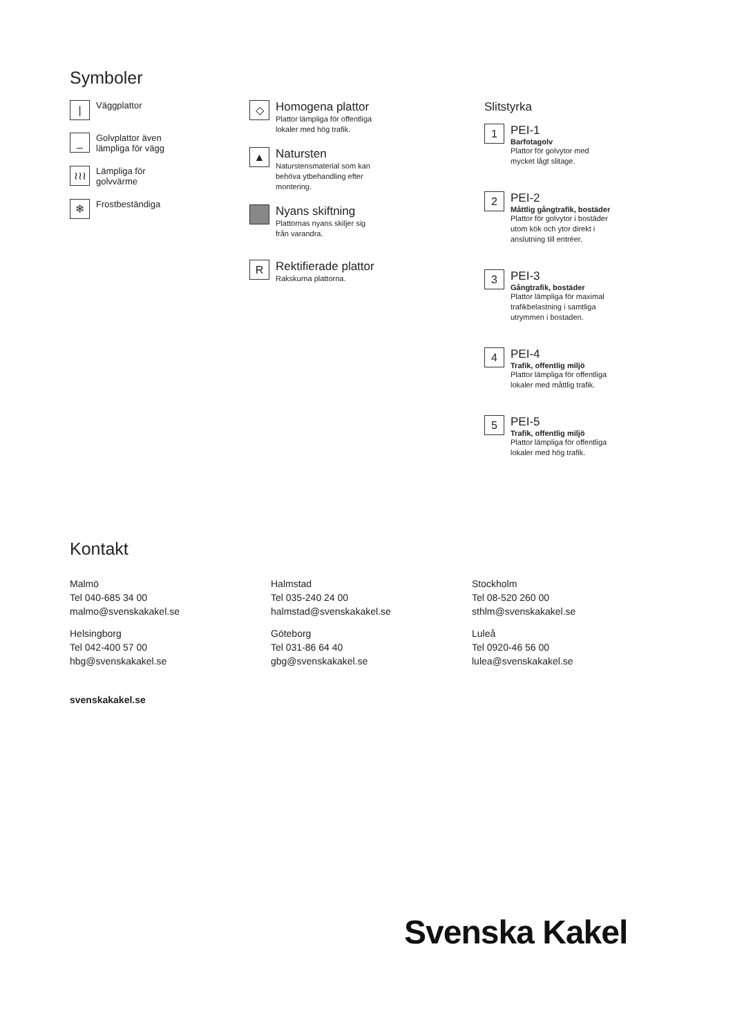Symboler
|
Väggplattor
_
Golvplattor även
lämpliga för vägg
≀≀≀
Lämpliga för
golvvärme
❄
Frostbeständiga
◇
Homogena plattor
Plattor lämpliga för offentliga
lokaler med hög trafik.
▲
Natursten
Naturstensmaterial som kan
behöva ytbehandling efter
montering.
Nyans skiftning
Plattornas nyans skiljer sig
från varandra.
R
Rektifierade plattor
Rakskurna plattorna.
Slitstyrka
1
PEI-1
Barfotagolv
Plattor för golvytor med
mycket lågt slitage.
2
PEI-2
Måttlig gångtrafik, bostäder
Plattor för golvytor i bostäder
utom kök och ytor direkt i
anslutning till entréer.
3
PEI-3
Gångtrafik, bostäder
Plattor lämpliga för maximal
trafikbelastning i samtliga
utrymmen i bostaden.
4
PEI-4
Trafik, offentlig miljö
Plattor lämpliga för offentliga
lokaler med måttlig trafik.
5
PEI-5
Trafik, offentlig miljö
Plattor lämpliga för offentliga
lokaler med hög trafik.
Kontakt
Malmö
Tel 040-685 34 00
malmo@svenskakakel.se
Halmstad
Tel 035-240 24 00
halmstad@svenskakakel.se
Stockholm
Tel 08-520 260 00
sthlm@svenskakakel.se
Helsingborg
Tel 042-400 57 00
hbg@svenskakakel.se
Göteborg
Tel 031-86 64 40
gbg@svenskakakel.se
Luleå
Tel 0920-46 56 00
lulea@svenskakakel.se
svenskakakel.se
Svenska Kakel